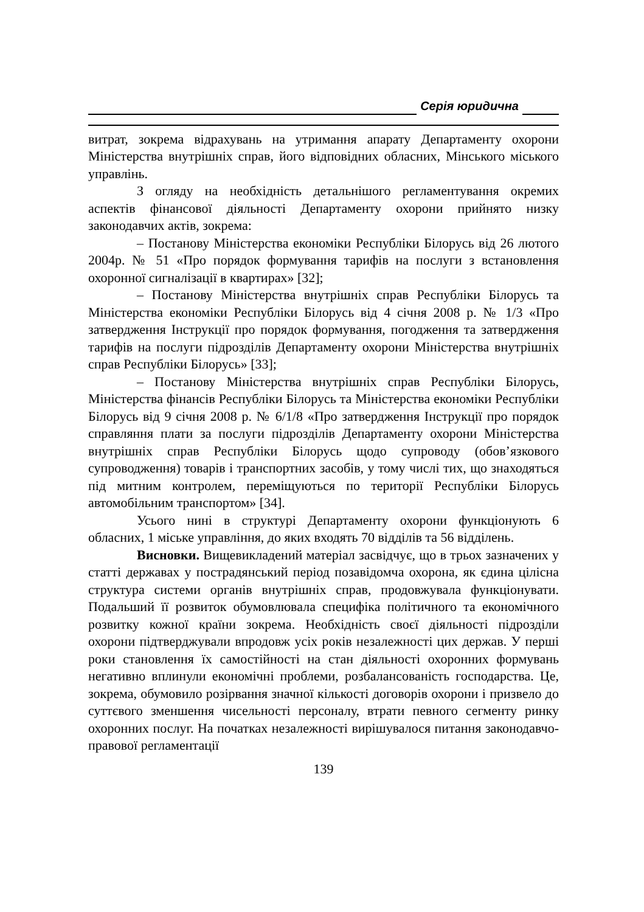Серія юридична
витрат, зокрема відрахувань на утримання апарату Департаменту охорони Міністерства внутрішніх справ, його відповідних обласних, Мінського міського управлінь.
З огляду на необхідність детальнішого регламентування окремих аспектів фінансової діяльності Департаменту охорони прийнято низку законодавчих актів, зокрема:
– Постанову Міністерства економіки Республіки Білорусь від 26 лютого 2004р. № 51 «Про порядок формування тарифів на послуги з встановлення охоронної сигналізації в квартирах» [32];
– Постанову Міністерства внутрішніх справ Республіки Білорусь та Міністерства економіки Республіки Білорусь від 4 січня 2008 р. № 1/3 «Про затвердження Інструкції про порядок формування, погодження та затвердження тарифів на послуги підрозділів Департаменту охорони Міністерства внутрішніх справ Республіки Білорусь» [33];
– Постанову Міністерства внутрішніх справ Республіки Білорусь, Міністерства фінансів Республіки Білорусь та Міністерства економіки Республіки Білорусь від 9 січня 2008 р. № 6/1/8 «Про затвердження Інструкції про порядок справляння плати за послуги підрозділів Департаменту охорони Міністерства внутрішніх справ Республіки Білорусь щодо супроводу (обов’язкового супроводження) товарів і транспортних засобів, у тому числі тих, що знаходяться під митним контролем, переміщуються по території Республіки Білорусь автомобільним транспортом» [34].
Усього нині в структурі Департаменту охорони функціонують 6 обласних, 1 міське управління, до яких входять 70 відділів та 56 відділень.
Висновки. Вищевикладений матеріал засвідчує, що в трьох зазначених у статті державах у пострадянський період позавідомча охорона, як єдина цілісна структура системи органів внутрішніх справ, продовжувала функціонувати. Подальший її розвиток обумовлювала специфіка політичного та економічного розвитку кожної країни зокрема. Необхідність своєї діяльності підрозділи охорони підтверджували впродовж усіх років незалежності цих держав. У перші роки становлення їх самостійності на стан діяльності охоронних формувань негативно вплинули економічні проблеми, розбалансованість господарства. Це, зокрема, обумовило розірвання значної кількості договорів охорони і призвело до суттєвого зменшення чисельності персоналу, втрати певного сегменту ринку охоронних послуг. На початках незалежності вирішувалося питання законодавчо-правової регламентації
139